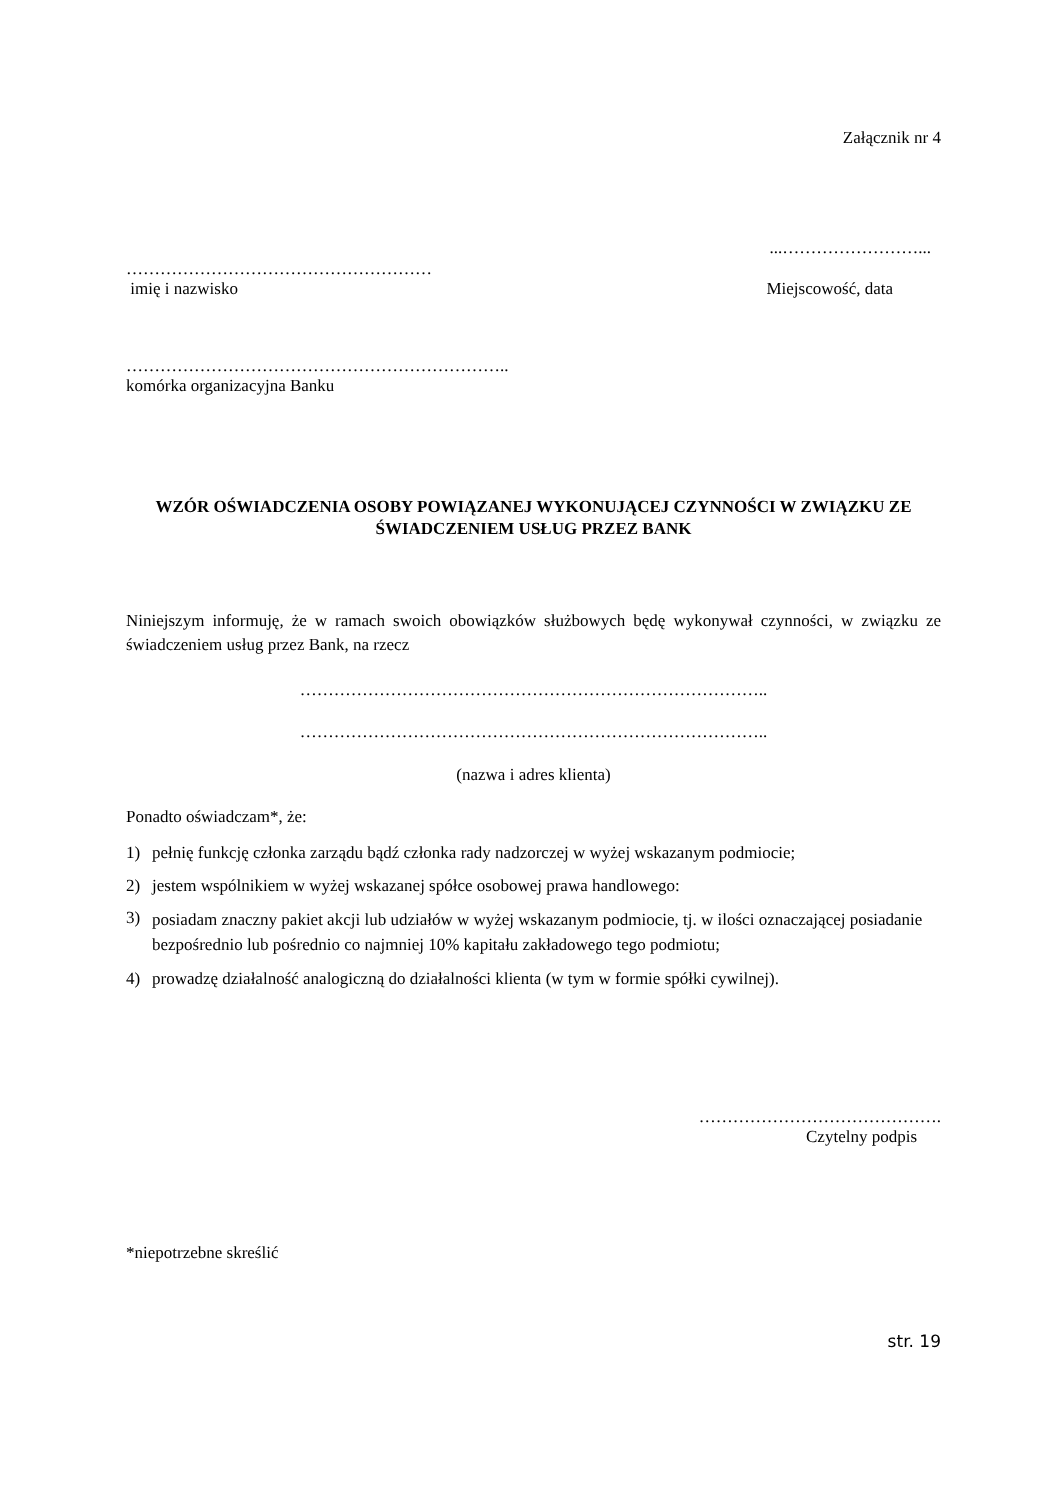Załącznik nr 4
...……………………...
………………………………………………
imię i nazwisko Miejscowość, data
…………………………………………………………..
komórka organizacyjna Banku
WZÓR OŚWIADCZENIA OSOBY POWIĄZANEJ WYKONUJĄCEJ CZYNNOŚCI W ZWIĄZKU ZE ŚWIADCZENIEM USŁUG PRZEZ BANK
Niniejszym informuję, że w ramach swoich obowiązków służbowych będę wykonywał czynności, w związku ze świadczeniem usług przez Bank, na rzecz
………………………………………………………………………..
………………………………………………………………………..
(nazwa i adres klienta)
Ponadto oświadczam*, że:
1) pełnię funkcję członka zarządu bądź członka rady nadzorczej w wyżej wskazanym podmiocie;
2) jestem wspólnikiem w wyżej wskazanej spółce osobowej prawa handlowego:
3) posiadam znaczny pakiet akcji lub udziałów w wyżej wskazanym podmiocie, tj. w ilości oznaczającej posiadanie bezpośrednio lub pośrednio co najmniej 10% kapitału zakładowego tego podmiotu;
4) prowadzę działalność analogiczną do działalności klienta (w tym w formie spółki cywilnej).
…………………………………….
Czytelny podpis
*niepotrzebne skreślić
str. 19